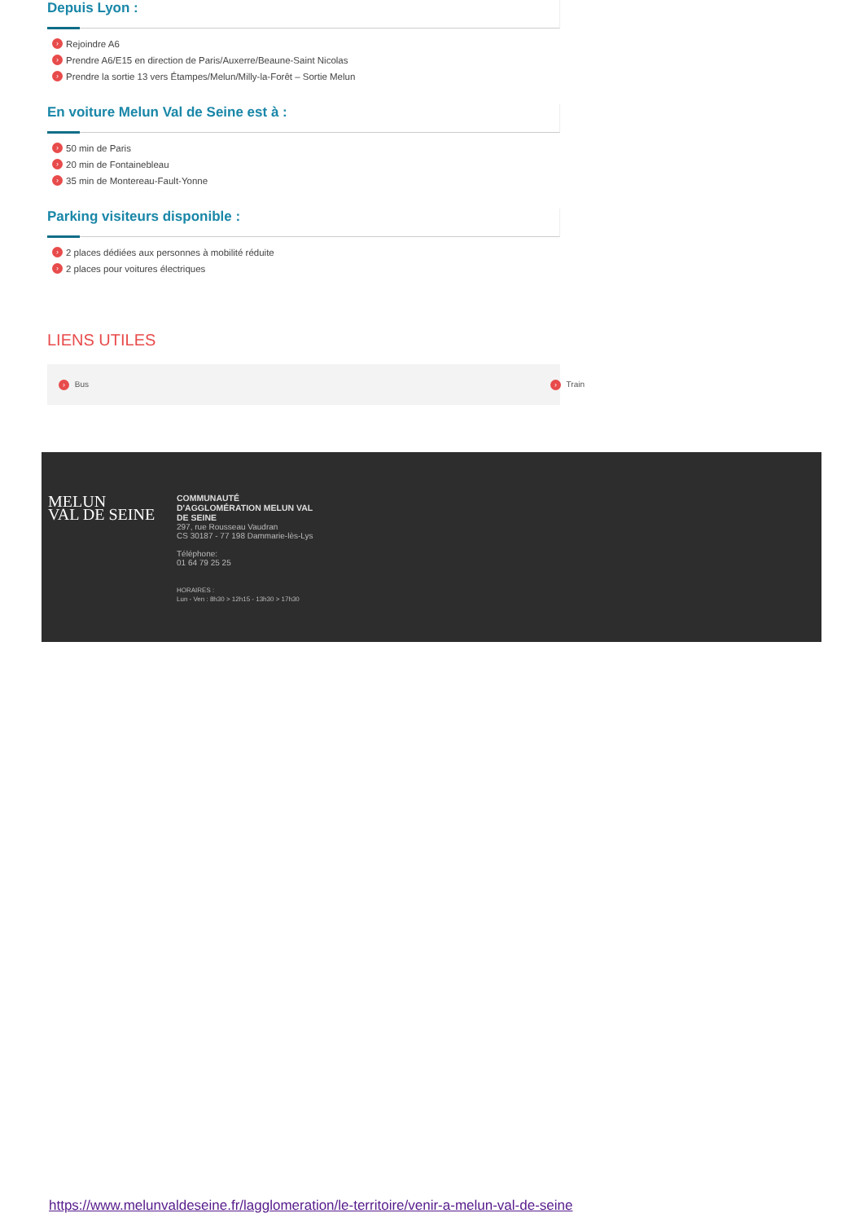Depuis Lyon :
› Rejoindre A6
› Prendre A6/E15 en direction de Paris/Auxerre/Beaune-Saint Nicolas
› Prendre la sortie 13 vers Étampes/Melun/Milly-la-Forêt – Sortie Melun
En voiture Melun Val de Seine est à :
› 50 min de Paris
› 20 min de Fontainebleau
› 35 min de Montereau-Fault-Yonne
Parking visiteurs disponible :
› 2 places dédiées aux personnes à mobilité réduite
› 2 places pour voitures électriques
LIENS UTILES
› Bus › Train
MELUN
VAL DE SEINE
COMMUNAUTÉ
D'AGGLOMÉRATION MELUN VAL
DE SEINE
297, rue Rousseau Vaudran
CS 30187 - 77 198 Dammarie-lès-Lys
Téléphone:
01 64 79 25 25
HORAIRES :
Lun - Ven : 8h30 > 12h15 - 13h30 > 17h30
https://www.melunvaldeseine.fr/lagglomeration/le-territoire/venir-a-melun-val-de-seine